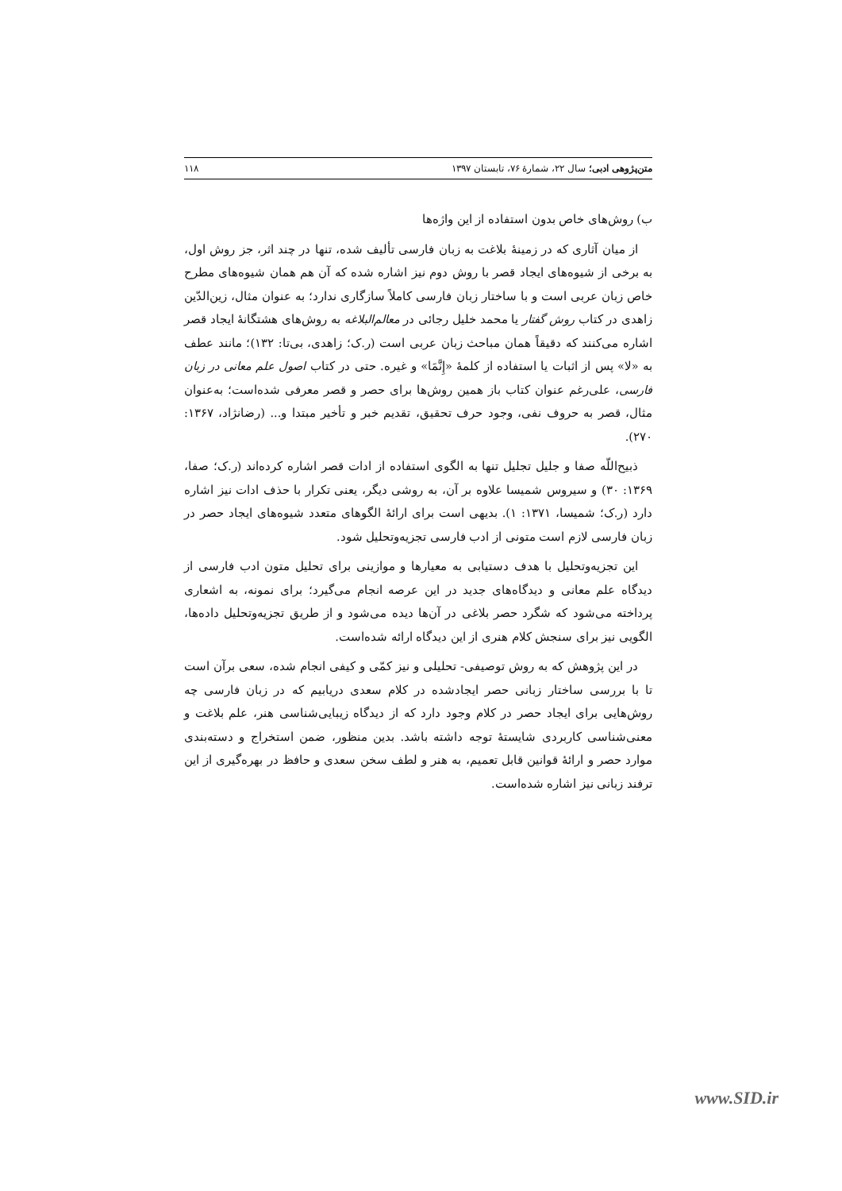متن‌پژوهی ادبی؛ سال ۲۲، شمارهٔ ۷۶، تابستان ۱۳۹۷ ۱۱۸
ب) روش‌های خاص بدون استفاده از این واژه‌ها
از میان آثاری که در زمینهٔ بلاغت به زبان فارسی تألیف شده، تنها در چند اثر، جز روش اول، به برخی از شیوه‌های ایجاد قصر با روش دوم نیز اشاره شده که آن هم همان شیوه‌های مطرح خاص زبان عربی است و با ساختار زبان فارسی کاملاً سازگاری ندارد؛ به عنوان مثال، زین‌الدّین زاهدی در کتاب روش گفتار یا محمد خلیل رجائی در معالم‌البلاغه به روش‌های هشتگانهٔ ایجاد قصر اشاره می‌کنند که دقیقاً همان مباحث زبان عربی است (ر.ک؛ زاهدی، بی‌تا: ۱۳۲)؛ مانند عطف به «لا» پس از اثبات یا استفاده از کلمهٔ «إِنَّمَا» و غیره. حتی در کتاب اصول علم معانی در زبان فارسی، علی‌رغم عنوان کتاب باز همین روش‌ها برای حصر و قصر معرفی شده‌است؛ به‌عنوان مثال، قصر به حروف نفی، وجود حرف تحقیق، تقدیم خبر و تأخیر مبتدا و... (رضانژاد، ۱۳۶۷: ۲۷۰).
ذبیح‌اللّه صفا و جلیل تجلیل تنها به الگوی استفاده از ادات قصر اشاره کرده‌اند (ر.ک؛ صفا، ۱۳۶۹: ۳۰) و سیروس شمیسا علاوه بر آن، به روشی دیگر، یعنی تکرار با حذف ادات نیز اشاره دارد (ر.ک؛ شمیسا، ۱۳۷۱: ۱). بدیهی است برای ارائهٔ الگوهای متعدد شیوه‌های ایجاد حصر در زبان فارسی لازم است متونی از ادب فارسی تجزیه‌وتحلیل شود.
این تجزیه‌وتحلیل با هدف دستیابی به معیارها و موازینی برای تحلیل متون ادب فارسی از دیدگاه علم معانی و دیدگاه‌های جدید در این عرصه انجام می‌گیرد؛ برای نمونه، به اشعاری پرداخته می‌شود که شگرد حصر بلاغی در آن‌ها دیده می‌شود و از طریق تجزیه‌وتحلیل داده‌ها، الگویی نیز برای سنجش کلام هنری از این دیدگاه ارائه شده‌است.
در این پژوهش که به روش توصیفی- تحلیلی و نیز کمّی و کیفی انجام شده، سعی برآن است تا با بررسی ساختار زبانی حصر ایجادشده در کلام سعدی دریابیم که در زبان فارسی چه روش‌هایی برای ایجاد حصر در کلام وجود دارد که از دیدگاه زیبایی‌شناسی هنر، علم بلاغت و معنی‌شناسی کاربردی شایستهٔ توجه داشته باشد. بدین منظور، ضمن استخراج و دسته‌بندی موارد حصر و ارائهٔ قوانین قابل تعمیم، به هنر و لطف سخن سعدی و حافظ در بهره‌گیری از این ترفند زبانی نیز اشاره شده‌است.
www.SID.ir